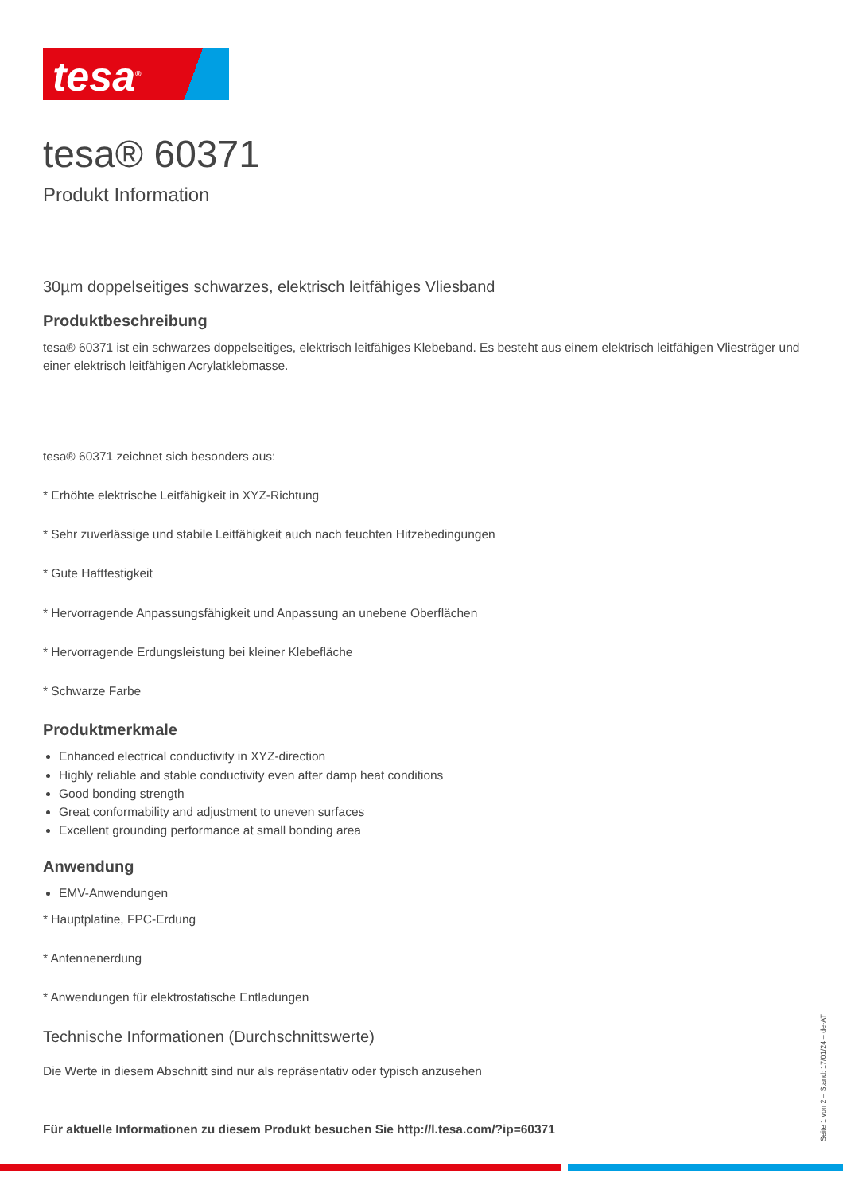tesa<sup>®</sup>
tesa® 60371
Produkt Information
30µm doppelseitiges schwarzes, elektrisch leitfähiges Vliesband
Produktbeschreibung
tesa® 60371 ist ein schwarzes doppelseitiges, elektrisch leitfähiges Klebeband. Es besteht aus einem elektrisch leitfähigen Vliesträger und einer elektrisch leitfähigen Acrylatklebmasse.
tesa® 60371 zeichnet sich besonders aus:
* Erhöhte elektrische Leitfähigkeit in XYZ-Richtung
* Sehr zuverlässige und stabile Leitfähigkeit auch nach feuchten Hitzebedingungen
* Gute Haftfestigkeit
* Hervorragende Anpassungsfähigkeit und Anpassung an unebene Oberflächen
* Hervorragende Erdungsleistung bei kleiner Klebefläche
* Schwarze Farbe
Produktmerkmale
Enhanced electrical conductivity in XYZ-direction
Highly reliable and stable conductivity even after damp heat conditions
Good bonding strength
Great conformability and adjustment to uneven surfaces
Excellent grounding performance at small bonding area
Anwendung
EMV-Anwendungen
* Hauptplatine, FPC-Erdung
* Antennenerdung
* Anwendungen für elektrostatische Entladungen
Technische Informationen (Durchschnittswerte)
Die Werte in diesem Abschnitt sind nur als repräsentativ oder typisch anzusehen
Für aktuelle Informationen zu diesem Produkt besuchen Sie http://l.tesa.com/?ip=60371
Seite 1 von 2 – Stand: 17/01/24 – de-AT